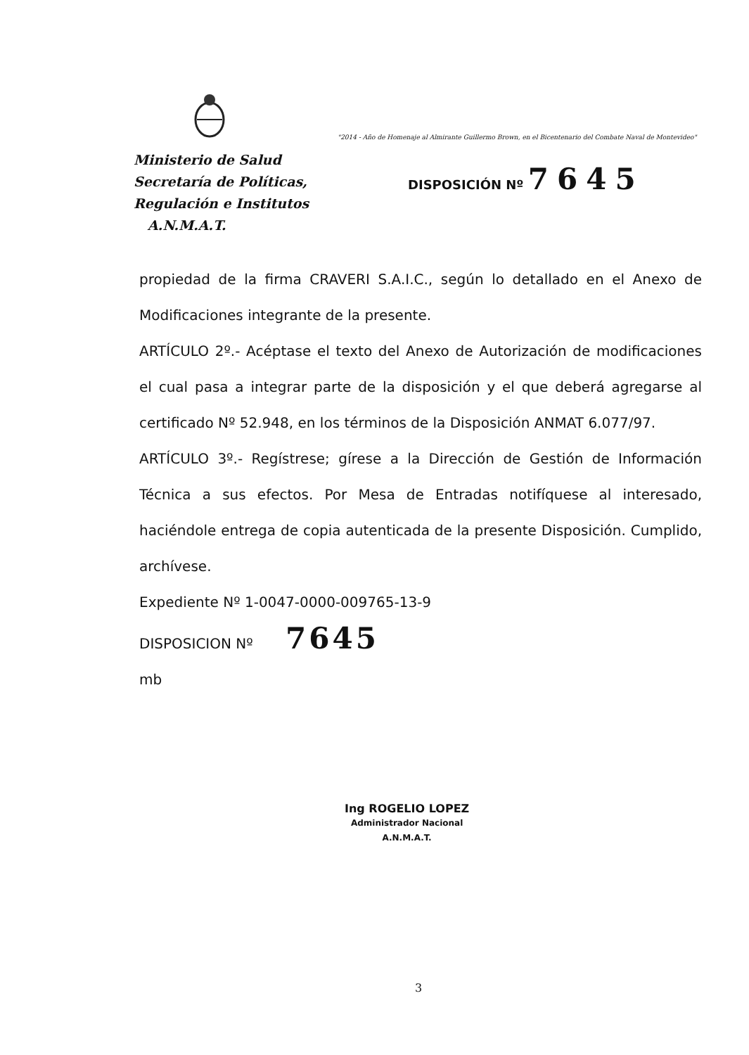"2014 - Año de Homenaje al Almirante Guillermo Brown, en el Bicentenario del Combate Naval de Montevideo"
Ministerio de Salud
Secretaría de Políticas,
Regulación e Institutos
A.N.M.A.T.
DISPOSICIÓN Nº 7645
propiedad de la firma CRAVERI S.A.I.C., según lo detallado en el Anexo de Modificaciones integrante de la presente.
ARTÍCULO 2º.- Acéptase el texto del Anexo de Autorización de modificaciones el cual pasa a integrar parte de la disposición y el que deberá agregarse al certificado Nº 52.948, en los términos de la Disposición ANMAT 6.077/97.
ARTÍCULO 3º.- Regístrese; gírese a la Dirección de Gestión de Información Técnica a sus efectos. Por Mesa de Entradas notifíquese al interesado, haciéndole entrega de copia autenticada de la presente Disposición. Cumplido, archívese.
Expediente Nº 1-0047-0000-009765-13-9
DISPOSICION Nº 7645
mb
Ing ROGELIO LOPEZ
Administrador Nacional
A.N.M.A.T.
3